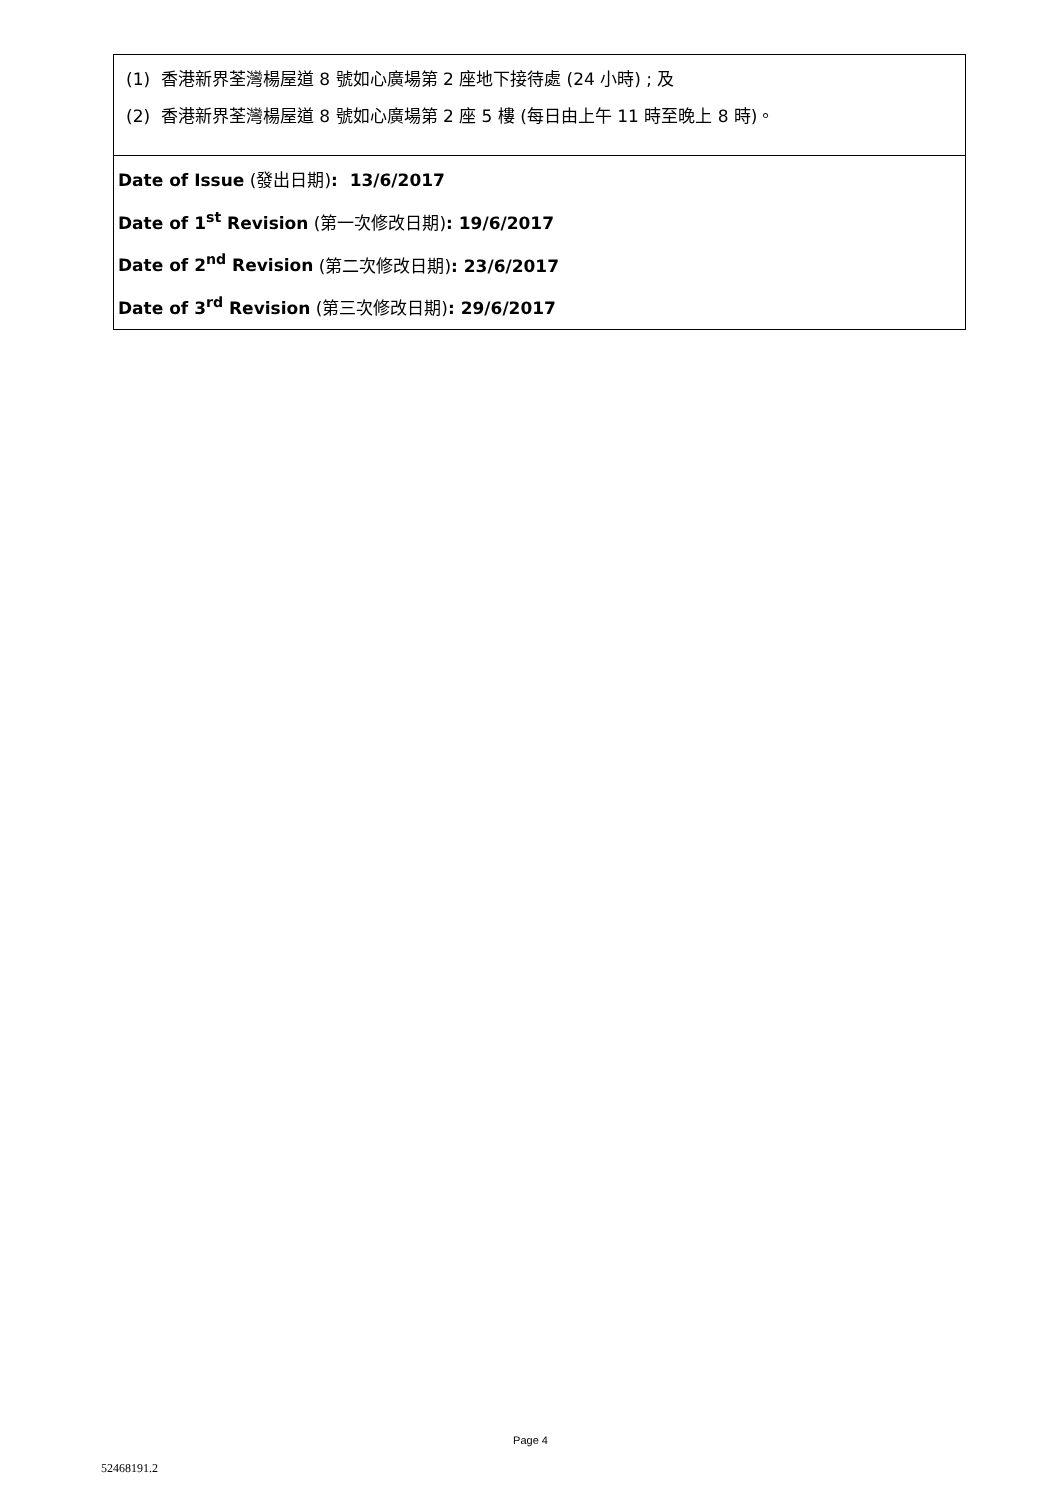(1) 香港新界荃灣楊屋道 8 號如心廣場第 2 座地下接待處 (24 小時) ; 及
(2) 香港新界荃灣楊屋道 8 號如心廣場第 2 座 5 樓 (每日由上午 11 時至晚上 8 時)。
Date of Issue (發出日期): 13/6/2017
Date of 1<sup>st</sup> Revision (第一次修改日期): 19/6/2017
Date of 2<sup>nd</sup> Revision (第二次修改日期): 23/6/2017
Date of 3<sup>rd</sup> Revision (第三次修改日期): 29/6/2017
Page 4
52468191.2